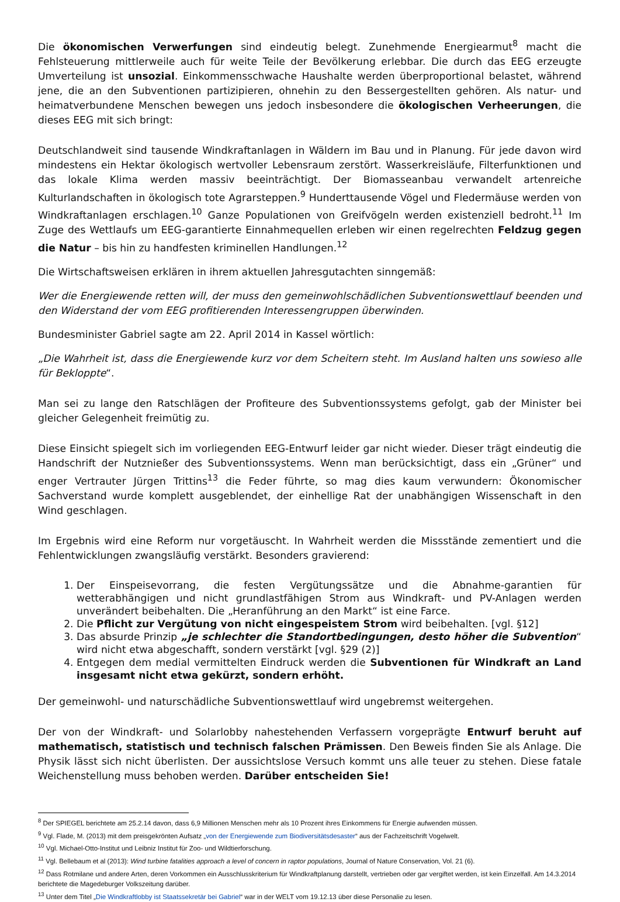Die ökonomischen Verwerfungen sind eindeutig belegt. Zunehmende Energiearmut<sup>8</sup> macht die Fehlsteuerung mittlerweile auch für weite Teile der Bevölkerung erlebbar. Die durch das EEG erzeugte Umverteilung ist unsozial. Einkommensschwache Haushalte werden überproportional belastet, während jene, die an den Subventionen partizipieren, ohnehin zu den Bessergestellten gehören. Als natur- und heimatverbundene Menschen bewegen uns jedoch insbesondere die ökologischen Verheerungen, die dieses EEG mit sich bringt:
Deutschlandweit sind tausende Windkraftanlagen in Wäldern im Bau und in Planung. Für jede davon wird mindestens ein Hektar ökologisch wertvoller Lebensraum zerstört. Wasserkreisläufe, Filterfunktionen und das lokale Klima werden massiv beeinträchtigt. Der Biomasseanbau verwandelt artenreiche Kulturlandschaften in ökologisch tote Agrarsteppen.<sup>9</sup> Hunderttausende Vögel und Fledermäuse werden von Windkraftanlagen erschlagen.<sup>10</sup> Ganze Populationen von Greifvögeln werden existenziell bedroht.<sup>11</sup> Im Zuge des Wettlaufs um EEG-garantierte Einnahmequellen erleben wir einen regelrechten Feldzug gegen die Natur – bis hin zu handfesten kriminellen Handlungen.<sup>12</sup>
Die Wirtschaftsweisen erklären in ihrem aktuellen Jahresgutachten sinngemäß:
Wer die Energiewende retten will, der muss den gemeinwohlschädlichen Subventionswettlauf beenden und den Widerstand der vom EEG profitierenden Interessengruppen überwinden.
Bundesminister Gabriel sagte am 22. April 2014 in Kassel wörtlich:
„Die Wahrheit ist, dass die Energiewende kurz vor dem Scheitern steht. Im Ausland halten uns sowieso alle für Bekloppte“.
Man sei zu lange den Ratschlägen der Profiteure des Subventionssystems gefolgt, gab der Minister bei gleicher Gelegenheit freimütig zu.
Diese Einsicht spiegelt sich im vorliegenden EEG-Entwurf leider gar nicht wieder. Dieser trägt eindeutig die Handschrift der Nutznießer des Subventionssystems. Wenn man berücksichtigt, dass ein „Grüner“ und enger Vertrauter Jürgen Trittins<sup>13</sup> die Feder führte, so mag dies kaum verwundern: Ökonomischer Sachverstand wurde komplett ausgeblendet, der einhellige Rat der unabhängigen Wissenschaft in den Wind geschlagen.
Im Ergebnis wird eine Reform nur vorgetäuscht. In Wahrheit werden die Missstände zementiert und die Fehlentwicklungen zwangsläufig verstärkt. Besonders gravierend:
1. Der Einspeisevorrang, die festen Vergütungssätze und die Abnahme-garantien für wetterabhängigen und nicht grundlastfähigen Strom aus Windkraft- und PV-Anlagen werden unverändert beibehalten. Die „Heranführung an den Markt“ ist eine Farce.
2. Die Pflicht zur Vergütung von nicht eingespeistem Strom wird beibehalten. [vgl. §12]
3. Das absurde Prinzip „je schlechter die Standortbedingungen, desto höher die Subvention“ wird nicht etwa abgeschafft, sondern verstärkt [vgl. §29 (2)]
4. Entgegen dem medial vermittelten Eindruck werden die Subventionen für Windkraft an Land insgesamt nicht etwa gekürzt, sondern erhöht.
Der gemeinwohl- und naturschädliche Subventionswettlauf wird ungebremst weitergehen.
Der von der Windkraft- und Solarlobby nahestehenden Verfassern vorgeprägte Entwurf beruht auf mathematisch, statistisch und technisch falschen Prämissen. Den Beweis finden Sie als Anlage. Die Physik lässt sich nicht überlisten. Der aussichtslose Versuch kommt uns alle teuer zu stehen. Diese fatale Weichenstellung muss behoben werden. Darüber entscheiden Sie!
<sup>8</sup> Der SPIEGEL berichtete am 25.2.14 davon, dass 6,9 Millionen Menschen mehr als 10 Prozent ihres Einkommens für Energie aufwenden müssen.
<sup>9</sup> Vgl. Flade, M. (2013) mit dem preisgekrönten Aufsatz „von der Energiewende zum Biodiversitätsdesaster“ aus der Fachzeitschrift Vogelwelt.
<sup>10</sup> Vgl. Michael-Otto-Institut und Leibniz Institut für Zoo- und Wildtierforschung.
<sup>11</sup> Vgl. Bellebaum et al (2013): Wind turbine fatalities approach a level of concern in raptor populations, Journal of Nature Conservation, Vol. 21 (6).
<sup>12</sup> Dass Rotmilane und andere Arten, deren Vorkommen ein Ausschlusskriterium für Windkraftplanung darstellt, vertrieben oder gar vergiftet werden, ist kein Einzelfall. Am 14.3.2014 berichtete die Magedeburger Volkszeitung darüber.
<sup>13</sup> Unter dem Titel „Die Windkraftlobby ist Staatssekretär bei Gabriel“ war in der WELT vom 19.12.13 über diese Personalie zu lesen.